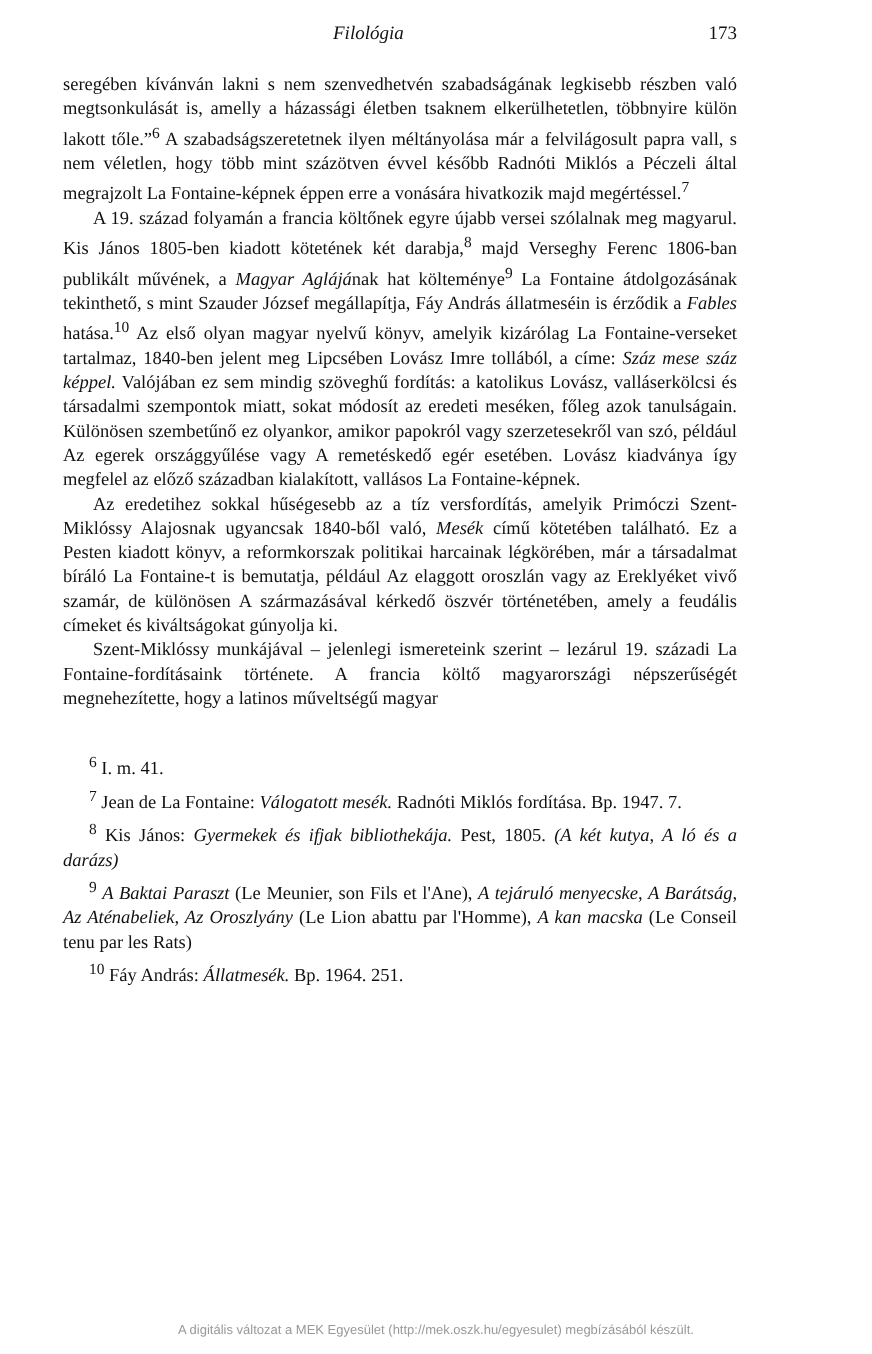Filológia 173
seregében kívánván lakni s nem szenvedhetvén szabadságának legkisebb részben való megtsonkulását is, amelly a házassági életben tsaknem elkerülhetetlen, többnyire külön lakott tőle.”<sup>6</sup> A szabadságszeretetnek ilyen méltányolása már a felvilágosult papra vall, s nem véletlen, hogy több mint százötven évvel később Radnóti Miklós a Péczeli által megrajzolt La Fontaine-képnek éppen erre a vonására hivatkozik majd megértéssel.<sup>7</sup>
A 19. század folyamán a francia költőnek egyre újabb versei szólalnak meg magyarul. Kis János 1805-ben kiadott kötetének két darabja,<sup>8</sup> majd Verseghy Ferenc 1806-ban publikált művének, a Magyar Aglájának hat költeménye<sup>9</sup> La Fontaine átdolgozásának tekinthető, s mint Szauder József megállapítja, Fáy András állatmeséin is érződik a Fables hatása.<sup>10</sup> Az első olyan magyar nyelvű könyv, amelyik kizárólag La Fontaine-verseket tartalmaz, 1840-ben jelent meg Lipcsében Lovász Imre tollából, a címe: Száz mese száz képpel. Valójában ez sem mindig szöveghű fordítás: a katolikus Lovász, valláserkölcsi és társadalmi szempontok miatt, sokat módosít az eredeti meséken, főleg azok tanulságain. Különösen szembetűnő ez olyankor, amikor papokról vagy szerzetesekről van szó, például Az egerek országgyűlése vagy A remetéskedő egér esetében. Lovász kiadványa így megfelel az előző században kialakított, vallásos La Fontaine-képnek.
Az eredetihez sokkal hűségesebb az a tíz versfordítás, amelyik Primóczi Szent-Miklóssy Alajosnak ugyancsak 1840-ből való, Mesék című kötetében található. Ez a Pesten kiadott könyv, a reformkorszak politikai harcainak légkörében, már a társadalmat bíráló La Fontaine-t is bemutatja, például Az elaggott oroszlán vagy az Ereklyéket vivő szamár, de különösen A származásával kérkedő öszvér történetében, amely a feudális címeket és kiváltságokat gúnyolja ki.
Szent-Miklóssy munkájával – jelenlegi ismereteink szerint – lezárul 19. századi La Fontaine-fordításaink története. A francia költő magyarországi népszerűségét megnehezítette, hogy a latinos műveltségű magyar
<sup>6</sup> I. m. 41.
<sup>7</sup> Jean de La Fontaine: Válogatott mesék. Radnóti Miklós fordítása. Bp. 1947. 7.
<sup>8</sup> Kis János: Gyermekek és ifjak bibliothekája. Pest, 1805. (A két kutya, A ló és a darázs)
<sup>9</sup> A Baktai Paraszt (Le Meunier, son Fils et l'Ane), A tejáruló menyecske, A Barátság, Az Aténabeliek, Az Oroszlyány (Le Lion abattu par l'Homme), A kan macska (Le Conseil tenu par les Rats)
<sup>10</sup> Fáy András: Állatmesék. Bp. 1964. 251.
A digitális változat a MEK Egyesület (http://mek.oszk.hu/egyesulet) megbízásából készült.